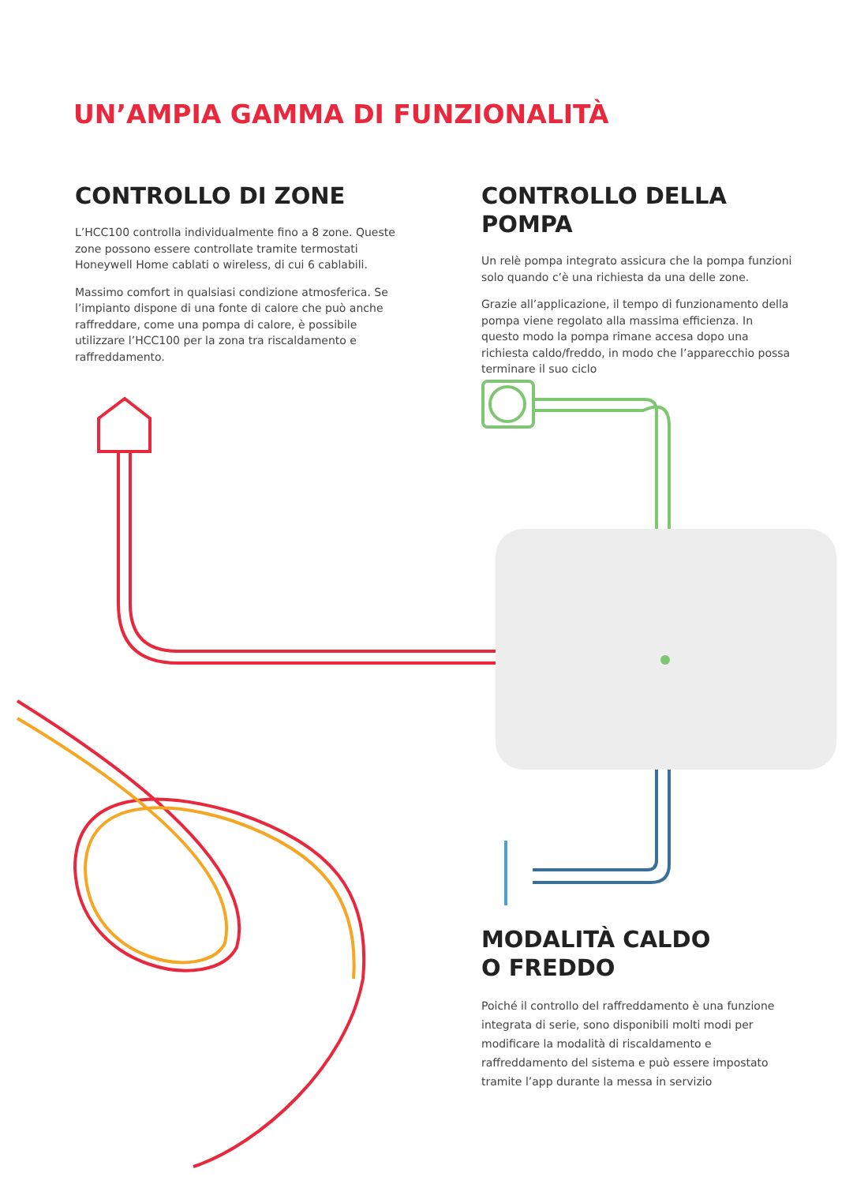UN’AMPIA GAMMA DI FUNZIONALITÀ
CONTROLLO DI ZONE
L’HCC100 controlla individualmente fino a 8 zone. Queste zone possono essere controllate tramite termostati Honeywell Home cablati o wireless, di cui 6 cablabili.
Massimo comfort in qualsiasi condizione atmosferica. Se l’impianto dispone di una fonte di calore che può anche raffreddare, come una pompa di calore, è possibile utilizzare l’HCC100 per la zona tra riscaldamento e raffreddamento.
CONTROLLO DELLA POMPA
Un relè pompa integrato assicura che la pompa funzioni solo quando c’è una richiesta da una delle zone.
Grazie all’applicazione, il tempo di funzionamento della pompa viene regolato alla massima efficienza. In questo modo la pompa rimane accesa dopo una richiesta caldo/freddo, in modo che l’apparecchio possa terminare il suo ciclo
MODALITÀ CALDO
O FREDDO
Poiché il controllo del raffreddamento è una funzione integrata di serie, sono disponibili molti modi per modificare la modalità di riscaldamento e raffreddamento del sistema e può essere impostato tramite l’app durante la messa in servizio